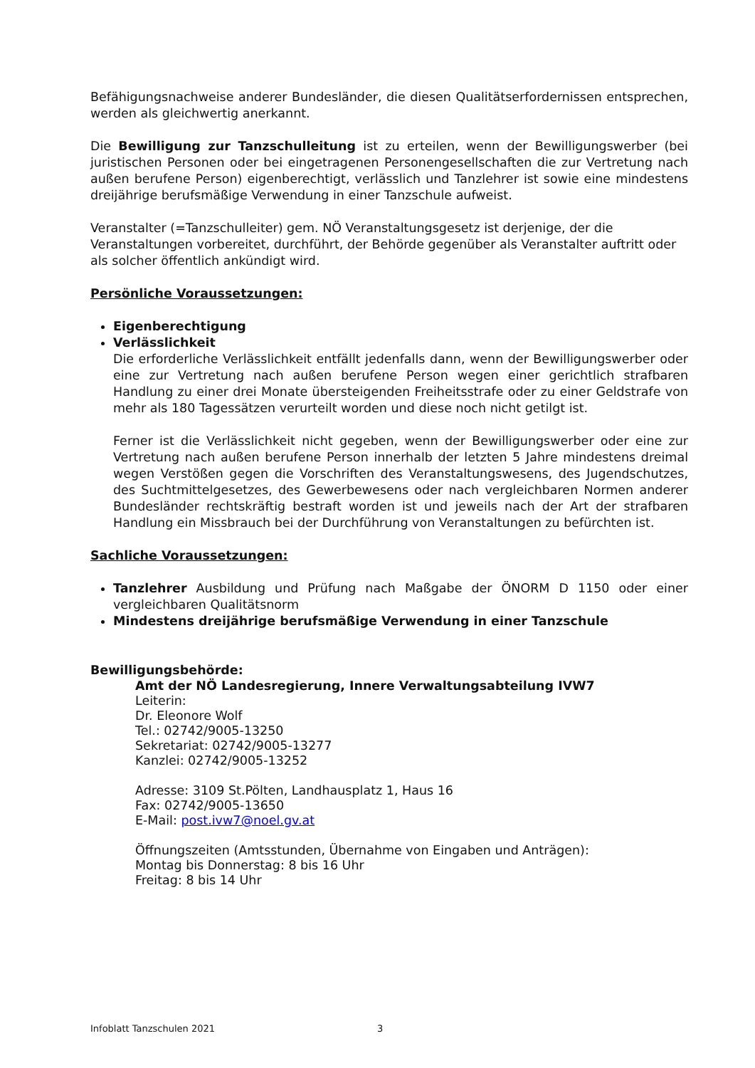Befähigungsnachweise anderer Bundesländer, die diesen Qualitätserfordernissen entsprechen, werden als gleichwertig anerkannt.
Die Bewilligung zur Tanzschulleitung ist zu erteilen, wenn der Bewilligungswerber (bei juristischen Personen oder bei eingetragenen Personengesellschaften die zur Vertretung nach außen berufene Person) eigenberechtigt, verlässlich und Tanzlehrer ist sowie eine mindestens dreijährige berufsmäßige Verwendung in einer Tanzschule aufweist.
Veranstalter (=Tanzschulleiter) gem. NÖ Veranstaltungsgesetz ist derjenige, der die Veranstaltungen vorbereitet, durchführt, der Behörde gegenüber als Veranstalter auftritt oder als solcher öffentlich ankündigt wird.
Persönliche Voraussetzungen:
Eigenberechtigung
Verlässlichkeit
Die erforderliche Verlässlichkeit entfällt jedenfalls dann, wenn der Bewilligungswerber oder eine zur Vertretung nach außen berufene Person wegen einer gerichtlich strafbaren Handlung zu einer drei Monate übersteigenden Freiheitsstrafe oder zu einer Geldstrafe von mehr als 180 Tagessätzen verurteilt worden und diese noch nicht getilgt ist.
Ferner ist die Verlässlichkeit nicht gegeben, wenn der Bewilligungswerber oder eine zur Vertretung nach außen berufene Person innerhalb der letzten 5 Jahre mindestens dreimal wegen Verstößen gegen die Vorschriften des Veranstaltungswesens, des Jugendschutzes, des Suchtmittelgesetzes, des Gewerbewesens oder nach vergleichbaren Normen anderer Bundesländer rechtskräftig bestraft worden ist und jeweils nach der Art der strafbaren Handlung ein Missbrauch bei der Durchführung von Veranstaltungen zu befürchten ist.
Sachliche Voraussetzungen:
Tanzlehrer Ausbildung und Prüfung nach Maßgabe der ÖNORM D 1150 oder einer vergleichbaren Qualitätsnorm
Mindestens dreijährige berufsmäßige Verwendung in einer Tanzschule
Bewilligungsbehörde:
Amt der NÖ Landesregierung, Innere Verwaltungsabteilung IVW7
Leiterin:
Dr. Eleonore Wolf
Tel.: 02742/9005-13250
Sekretariat: 02742/9005-13277
Kanzlei: 02742/9005-13252
Adresse: 3109 St.Pölten, Landhausplatz 1, Haus 16
Fax: 02742/9005-13650
E-Mail: post.ivw7@noel.gv.at
Öffnungszeiten (Amtsstunden, Übernahme von Eingaben und Anträgen):
Montag bis Donnerstag: 8 bis 16 Uhr
Freitag: 8 bis 14 Uhr
Infoblatt Tanzschulen 2021 3